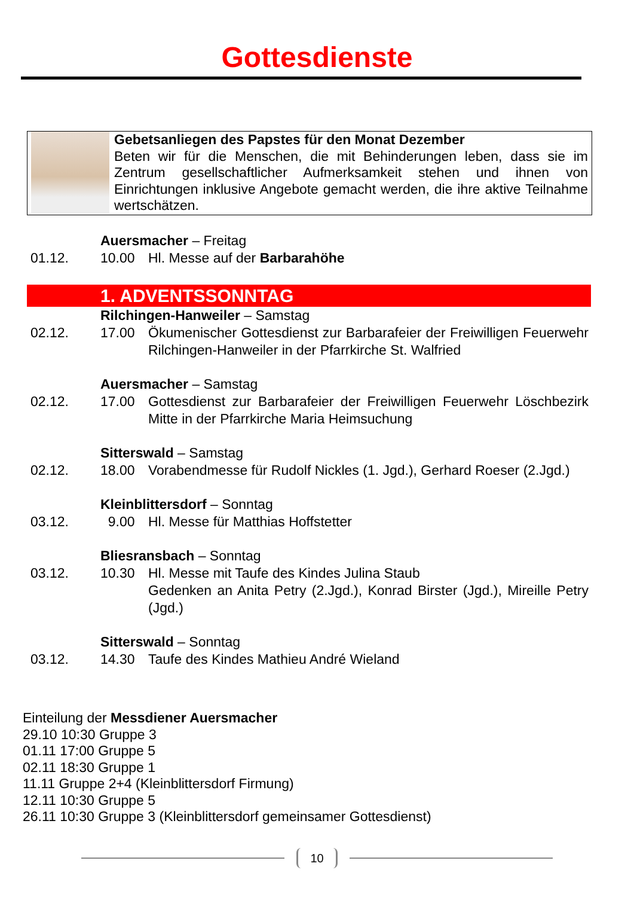Gottesdienste
Gebetsanliegen des Papstes für den Monat Dezember
Beten wir für die Menschen, die mit Behinderungen leben, dass sie im Zentrum gesellschaftlicher Aufmerksamkeit stehen und ihnen von Einrichtungen inklusive Angebote gemacht werden, die ihre aktive Teilnahme wertschätzen.
Auersmacher – Freitag
01.12. 10.00 Hl. Messe auf der Barbarahöhe
1. ADVENTSSONNTAG
Rilchingen-Hanweiler – Samstag
02.12. 17.00 Ökumenischer Gottesdienst zur Barbarafeier der Freiwilligen Feuerwehr Rilchingen-Hanweiler in der Pfarrkirche St. Walfried
Auersmacher – Samstag
02.12. 17.00 Gottesdienst zur Barbarafeier der Freiwilligen Feuerwehr Löschbezirk Mitte in der Pfarrkirche Maria Heimsuchung
Sitterswald – Samstag
02.12. 18.00 Vorabendmesse für Rudolf Nickles (1. Jgd.), Gerhard Roeser (2.Jgd.)
Kleinblittersdorf – Sonntag
03.12. 9.00 Hl. Messe für Matthias Hoffstetter
Bliesransbach – Sonntag
03.12. 10.30 Hl. Messe mit Taufe des Kindes Julina Staub
Gedenken an Anita Petry (2.Jgd.), Konrad Birster (Jgd.), Mireille Petry (Jgd.)
Sitterswald – Sonntag
03.12. 14.30 Taufe des Kindes Mathieu André Wieland
Einteilung der Messdiener Auersmacher
29.10 10:30 Gruppe 3
01.11 17:00 Gruppe 5
02.11 18:30 Gruppe 1
11.11 Gruppe 2+4 (Kleinblittersdorf Firmung)
12.11 10:30 Gruppe 5
26.11 10:30 Gruppe 3 (Kleinblittersdorf gemeinsamer Gottesdienst)
10